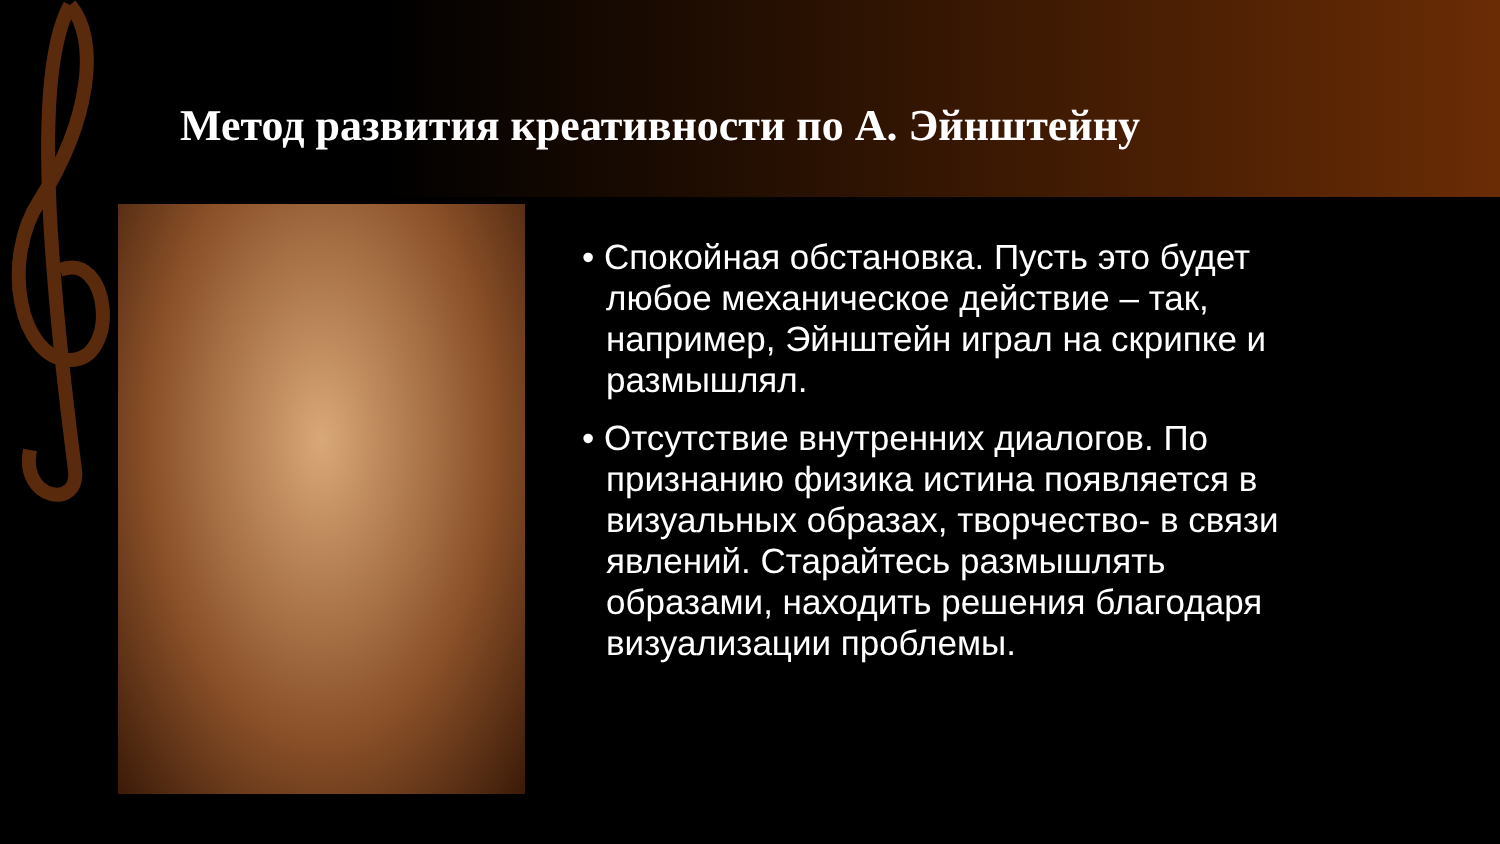Метод развития креативности по А. Эйнштейну
• Спокойная обстановка. Пусть это будет любое механическое действие – так, например, Эйнштейн играл на скрипке и размышлял.
• Отсутствие внутренних диалогов. По признанию физика истина появляется в визуальных образах, творчество- в связи явлений. Старайтесь размышлять образами, находить решения благодаря визуализации проблемы.